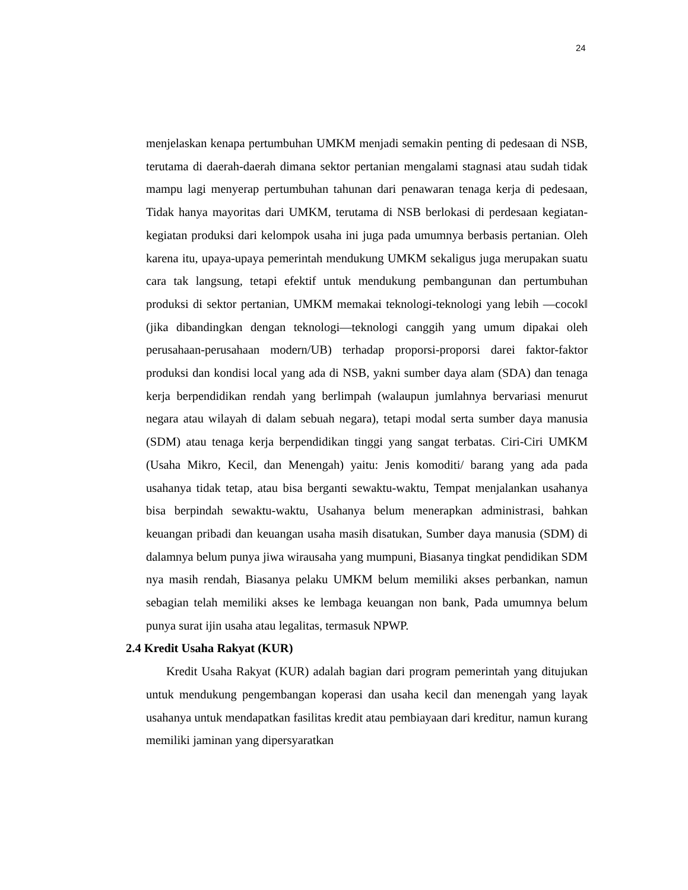24
menjelaskan kenapa pertumbuhan UMKM menjadi semakin penting di pedesaan di NSB, terutama di daerah-daerah dimana sektor pertanian mengalami stagnasi atau sudah tidak mampu lagi menyerap pertumbuhan tahunan dari penawaran tenaga kerja di pedesaan, Tidak hanya mayoritas dari UMKM, terutama di NSB berlokasi di perdesaan kegiatan-kegiatan produksi dari kelompok usaha ini juga pada umumnya berbasis pertanian. Oleh karena itu, upaya-upaya pemerintah mendukung UMKM sekaligus juga merupakan suatu cara tak langsung, tetapi efektif untuk mendukung pembangunan dan pertumbuhan produksi di sektor pertanian, UMKM memakai teknologi-teknologi yang lebih ―cocok‖ (jika dibandingkan dengan teknologi—teknologi canggih yang umum dipakai oleh perusahaan-perusahaan modern/UB) terhadap proporsi-proporsi darei faktor-faktor produksi dan kondisi local yang ada di NSB, yakni sumber daya alam (SDA) dan tenaga kerja berpendidikan rendah yang berlimpah (walaupun jumlahnya bervariasi menurut negara atau wilayah di dalam sebuah negara), tetapi modal serta sumber daya manusia (SDM) atau tenaga kerja berpendidikan tinggi yang sangat terbatas. Ciri-Ciri UMKM (Usaha Mikro, Kecil, dan Menengah) yaitu: Jenis komoditi/ barang yang ada pada usahanya tidak tetap, atau bisa berganti sewaktu-waktu, Tempat menjalankan usahanya bisa berpindah sewaktu-waktu, Usahanya belum menerapkan administrasi, bahkan keuangan pribadi dan keuangan usaha masih disatukan, Sumber daya manusia (SDM) di dalamnya belum punya jiwa wirausaha yang mumpuni, Biasanya tingkat pendidikan SDM nya masih rendah, Biasanya pelaku UMKM belum memiliki akses perbankan, namun sebagian telah memiliki akses ke lembaga keuangan non bank, Pada umumnya belum punya surat ijin usaha atau legalitas, termasuk NPWP.
2.4 Kredit Usaha Rakyat (KUR)
Kredit Usaha Rakyat (KUR) adalah bagian dari program pemerintah yang ditujukan untuk mendukung pengembangan koperasi dan usaha kecil dan menengah yang layak usahanya untuk mendapatkan fasilitas kredit atau pembiayaan dari kreditur, namun kurang memiliki jaminan yang dipersyaratkan